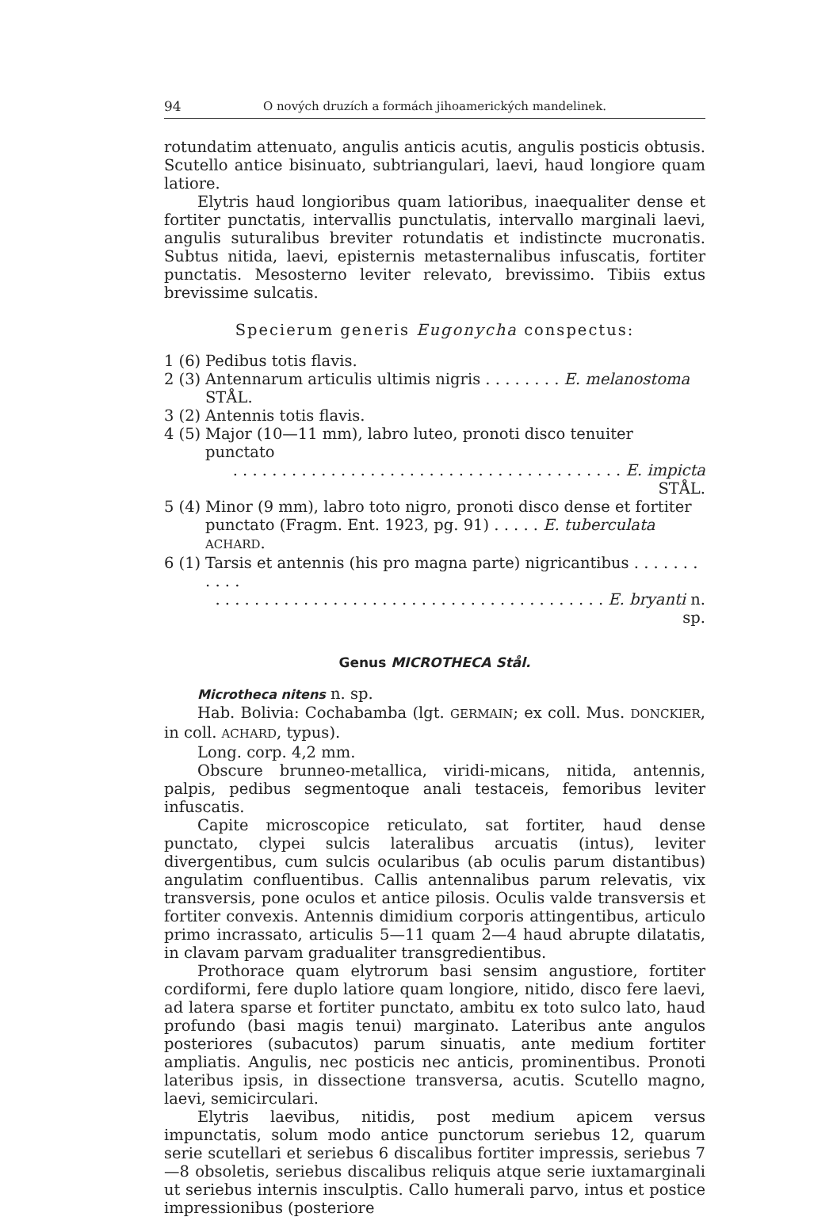94 O nových druzích a formách jihoamerických mandelinek.
rotundatim attenuato, angulis anticis acutis, angulis posticis obtusis. Scutello antice bisinuato, subtriangulari, laevi, haud longiore quam latiore.
Elytris haud longioribus quam latioribus, inaequaliter dense et fortiter punctatis, intervallis punctulatis, intervallo marginali laevi, angulis suturalibus breviter rotundatis et indistincte mucronatis. Subtus nitida, laevi, episternis metasternalibus infuscatis, fortiter punctatis. Mesosterno leviter relevato, brevissimo. Tibiis extus brevissime sulcatis.
Specierum generis Eugonycha conspectus:
1 (6) Pedibus totis flavis.
2 (3) Antennarum articulis ultimis nigris . . . . . . . . E. melanostoma STÅL.
3 (2) Antennis totis flavis.
4 (5) Major (10—11 mm), labro luteo, pronoti disco tenuiter punctato
. . . . . . . . . . . . . . . . . . . . . . . . . . . . . . . . . . . . . . . . E. impicta STÅL.
5 (4) Minor (9 mm), labro toto nigro, pronoti disco dense et fortiter punctato (Fragm. Ent. 1923, pg. 91) . . . . . E. tuberculata ACHARD.
6 (1) Tarsis et antennis (his pro magna parte) nigricantibus . . . . . . . . . . .
. . . . . . . . . . . . . . . . . . . . . . . . . . . . . . . . . . . . . . . . E. bryanti n. sp.
Genus MICROTHECA Stål.
Microtheca nitens n. sp.
Hab. Bolivia: Cochabamba (lgt. GERMAIN; ex coll. Mus. DONCKIER, in coll. ACHARD, typus).
Long. corp. 4,2 mm.
Obscure brunneo-metallica, viridi-micans, nitida, antennis, palpis, pedibus segmentoque anali testaceis, femoribus leviter infuscatis.
Capite microscopice reticulato, sat fortiter, haud dense punctato, clypei sulcis lateralibus arcuatis (intus), leviter divergentibus, cum sulcis ocularibus (ab oculis parum distantibus) angulatim confluentibus. Callis antennalibus parum relevatis, vix transversis, pone oculos et antice pilosis. Oculis valde transversis et fortiter convexis. Antennis dimidium corporis attingentibus, articulo primo incrassato, articulis 5—11 quam 2—4 haud abrupte dilatatis, in clavam parvam gradualiter transgredientibus.
Prothorace quam elytrorum basi sensim angustiore, fortiter cordiformi, fere duplo latiore quam longiore, nitido, disco fere laevi, ad latera sparse et fortiter punctato, ambitu ex toto sulco lato, haud profundo (basi magis tenui) marginato. Lateribus ante angulos posteriores (subacutos) parum sinuatis, ante medium fortiter ampliatis. Angulis, nec posticis nec anticis, prominentibus. Pronoti lateribus ipsis, in dissectione transversa, acutis. Scutello magno, laevi, semicirculari.
Elytris laevibus, nitidis, post medium apicem versus impunctatis, solum modo antice punctorum seriebus 12, quarum serie scutellari et seriebus 6 discalibus fortiter impressis, seriebus 7—8 obsoletis, seriebus discalibus reliquis atque serie iuxtamarginali ut seriebus internis insculptis. Callo humerali parvo, intus et postice impressionibus (posteriore